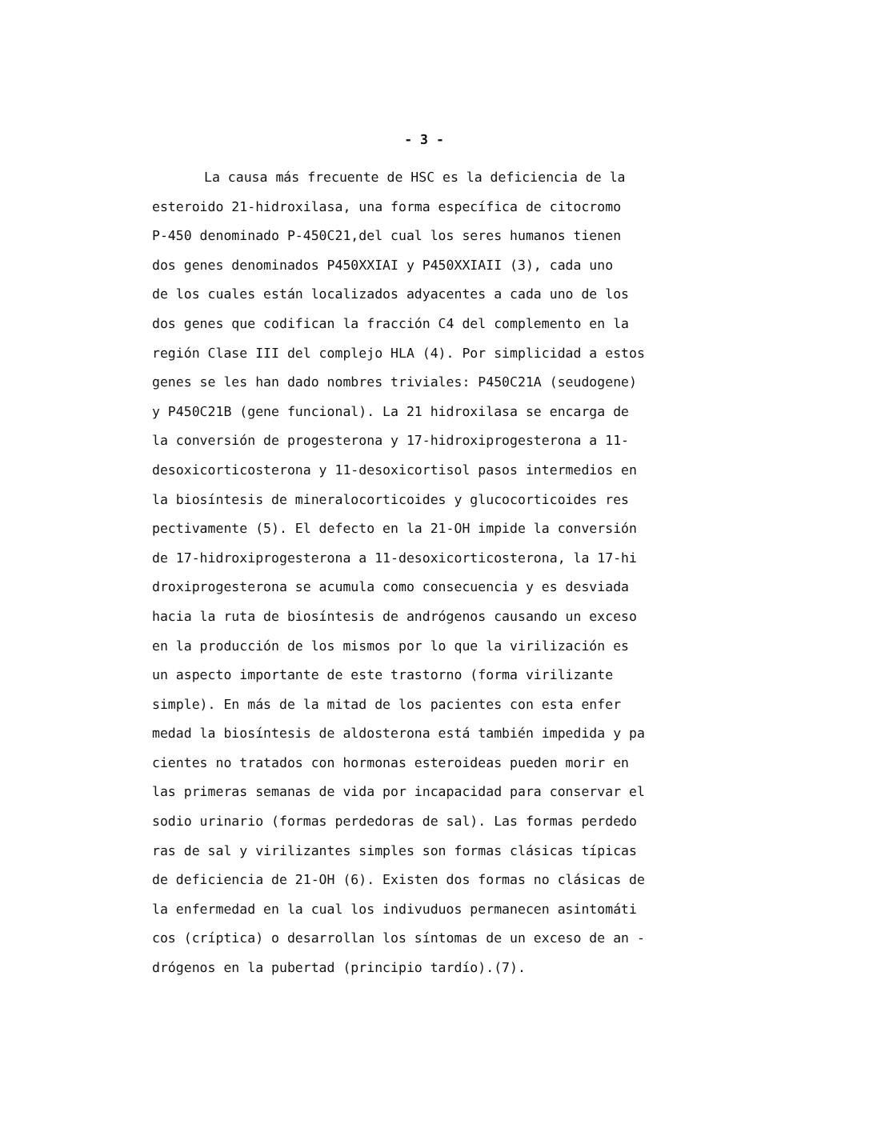- 3 -
La causa más frecuente de HSC es la deficiencia de la
esteroido 21-hidroxilasa, una forma específica de citocromo
P-450 denominado P-450C21,del cual los seres humanos tienen
dos genes denominados P450XXIAI y P450XXIAII (3), cada uno
de los cuales están localizados adyacentes a cada uno de los
dos genes que codifican la fracción C4 del complemento en la
región Clase III del complejo HLA (4). Por simplicidad a estos
genes se les han dado nombres triviales: P450C21A (seudogene)
y P450C21B (gene funcional). La 21 hidroxilasa se encarga de
la conversión de progesterona y 17-hidroxiprogesterona a 11-
desoxicorticosterona y 11-desoxicortisol pasos intermedios en
la biosíntesis de mineralocorticoides y glucocorticoides res
pectivamente (5). El defecto en la 21-OH impide la conversión
de 17-hidroxiprogesterona a 11-desoxicorticosterona, la 17-hi
droxiprogesterona se acumula como consecuencia y es desviada
hacia la ruta de biosíntesis de andrógenos causando un exceso
en la producción de los mismos por lo que la virilización es
un aspecto importante de este trastorno (forma virilizante
simple). En más de la mitad de los pacientes con esta enfer
medad la biosíntesis de aldosterona está también impedida y pa
cientes no tratados con hormonas esteroideas pueden morir en
las primeras semanas de vida por incapacidad para conservar el
sodio urinario (formas perdedoras de sal). Las formas perdedo
ras de sal y virilizantes simples son formas clásicas típicas
de deficiencia de 21-OH (6). Existen dos formas no clásicas de
la enfermedad en la cual los indivuduos permanecen asintomáti
cos (críptica) o desarrollan los síntomas de un exceso de an -
drógenos en la pubertad (principio tardío).(7).